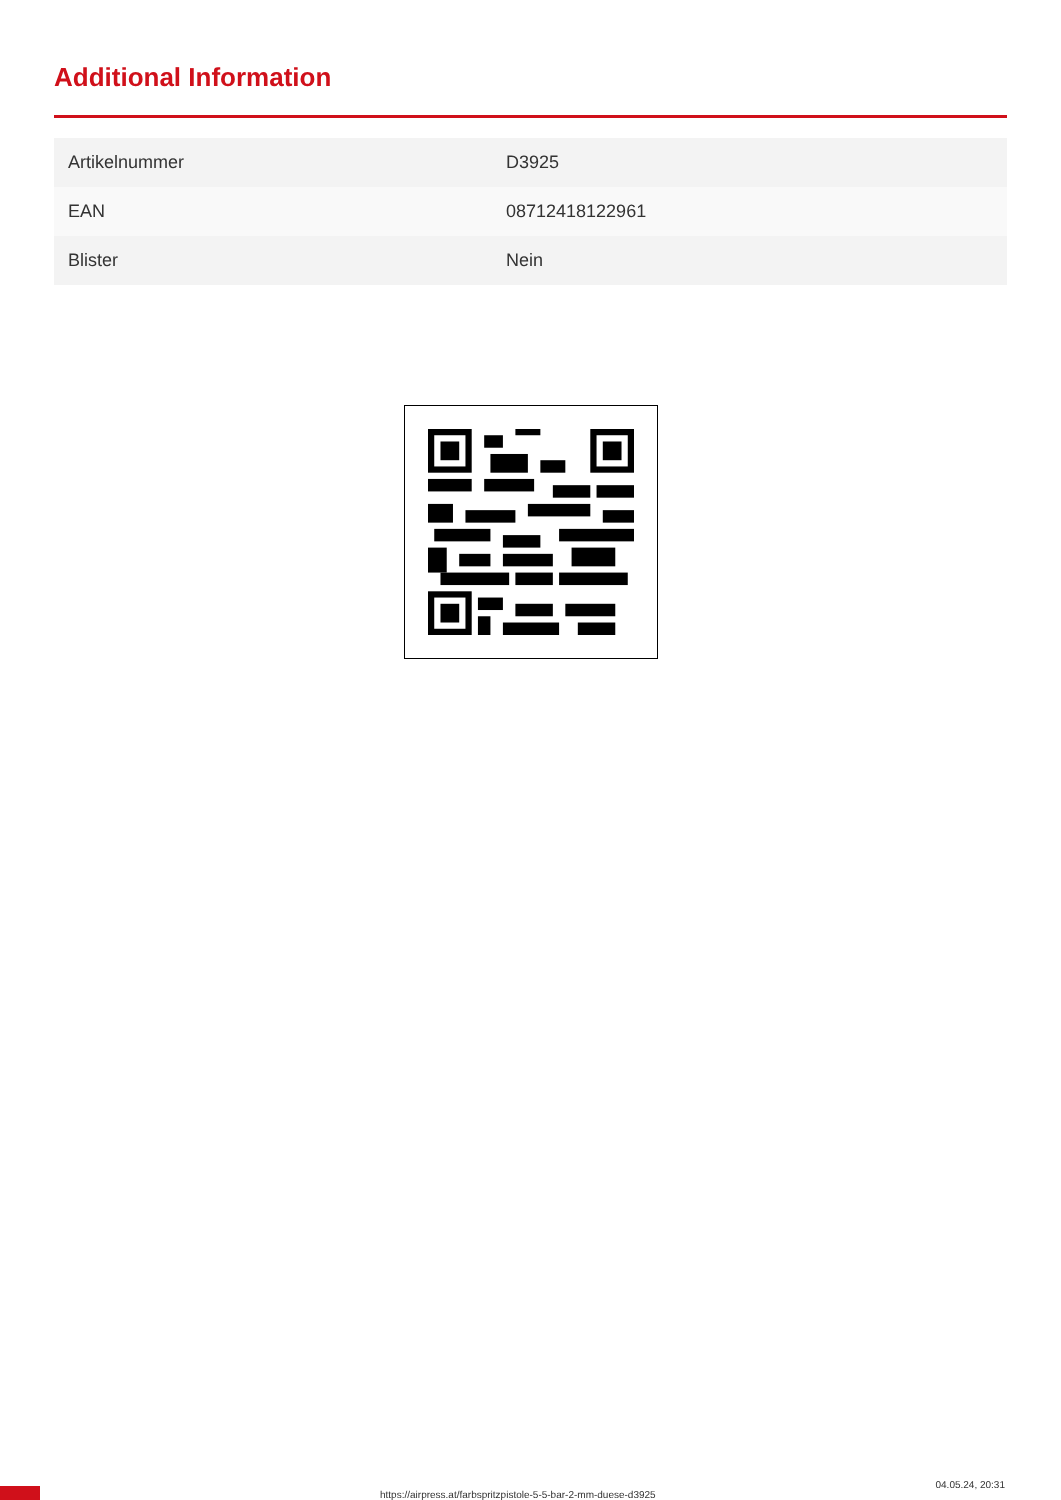Additional Information
| Artikelnummer | D3925 |
| EAN | 08712418122961 |
| Blister | Nein |
https://airpress.at/farbspritzpistole-5-5-bar-2-mm-duese-d3925
04.05.24, 20:31